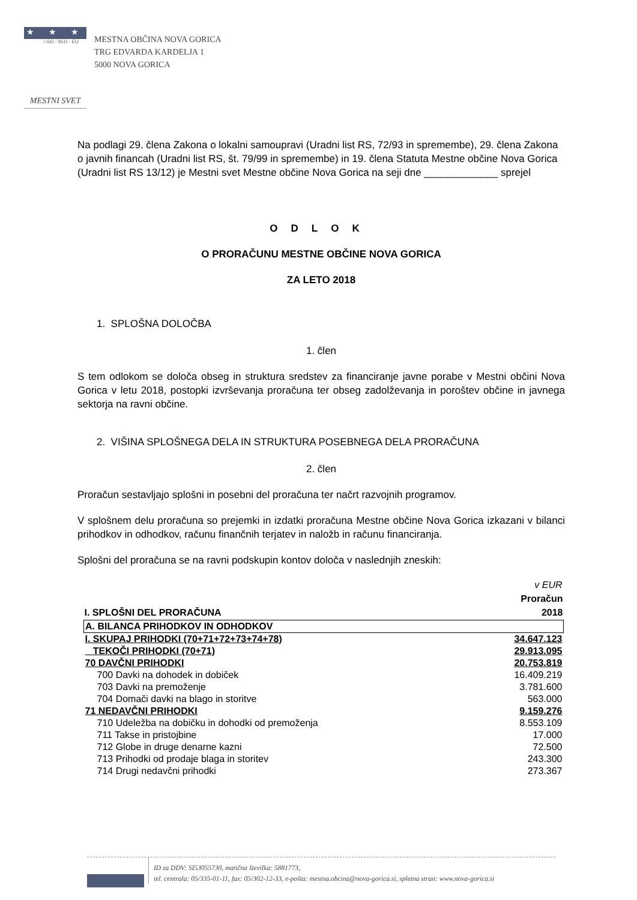★ ★ ★
☆GO - SLO - EU
MESTNA OBČINA NOVA GORICA
TRG EDVARDA KARDELJA 1
5000 NOVA GORICA
MESTNI SVET
Na podlagi 29. člena Zakona o lokalni samoupravi (Uradni list RS, 72/93 in spremembe), 29. člena Zakona o javnih financah (Uradni list RS, št. 79/99 in spremembe) in 19. člena Statuta Mestne občine Nova Gorica (Uradni list RS 13/12) je Mestni svet Mestne občine Nova Gorica na seji dne _____________ sprejel
ODLOK
O PRORAČUNU MESTNE OBČINE NOVA GORICA
ZA LETO 2018
1. SPLOŠNA DOLOČBA
1. člen
S tem odlokom se določa obseg in struktura sredstev za financiranje javne porabe v Mestni občini Nova Gorica v letu 2018, postopki izvrševanja proračuna ter obseg zadolževanja in poroštev občine in javnega sektorja na ravni občine.
2. VIŠINA SPLOŠNEGA DELA IN STRUKTURA POSEBNEGA DELA PRORAČUNA
2. člen
Proračun sestavljajo splošni in posebni del proračuna ter načrt razvojnih programov.
V splošnem delu proračuna so prejemki in izdatki proračuna Mestne občine Nova Gorica izkazani v bilanci prihodkov in odhodkov, računu finančnih terjatev in naložb in računu financiranja.
Splošni del proračuna se na ravni podskupin kontov določa v naslednjih zneskih:
| | v EUR |
| I. SPLOŠNI DEL PRORAČUNA | Proračun 2018 |
| A. BILANCA PRIHODKOV IN ODHODKOV | |
| I. SKUPAJ PRIHODKI (70+71+72+73+74+78) | 34.647.123 |
| TEKOČI PRIHODKI (70+71) | 29.913.095 |
| 70 DAVČNI PRIHODKI | 20.753.819 |
| 700 Davki na dohodek in dobiček | 16.409.219 |
| 703 Davki na premoženje | 3.781.600 |
| 704 Domači davki na blago in storitve | 563.000 |
| 71 NEDAVČNI PRIHODKI | 9.159.276 |
| 710 Udeležba na dobičku in dohodki od premoženja | 8.553.109 |
| 711 Takse in pristojbine | 17.000 |
| 712 Globe in druge denarne kazni | 72.500 |
| 713 Prihodki od prodaje blaga in storitev | 243.300 |
| 714 Drugi nedavčni prihodki | 273.367 |
ID za DDV: SI53055730, matična številka: 5881773,
tel. centrala: 05/335-01-11, fax: 05/302-12-33, e-pošta: mestna.obcina@nova-gorica.si, spletna stran: www.nova-gorica.si